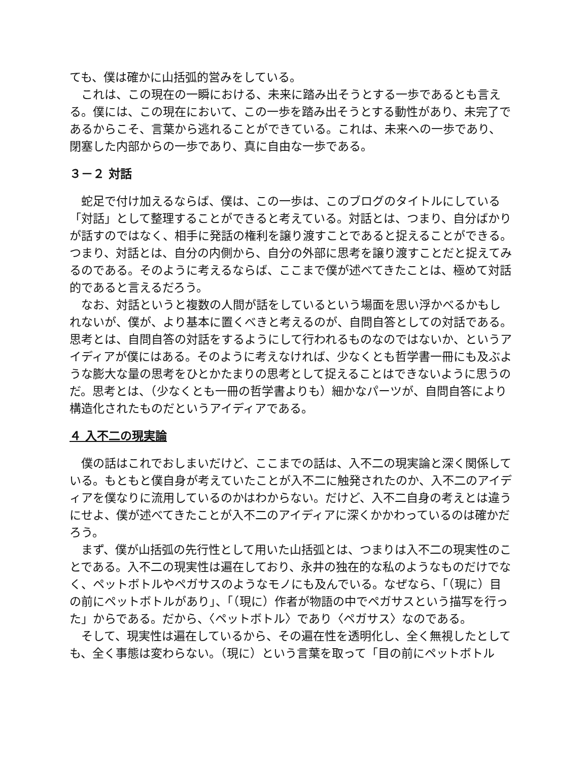ても、僕は確かに山括弧的営みをしている。
　これは、この現在の一瞬における、未来に踏み出そうとする一歩であるとも言える。僕には、この現在において、この一歩を踏み出そうとする動性があり、未完了であるからこそ、言葉から逃れることができている。これは、未来への一歩であり、閉塞した内部からの一歩であり、真に自由な一歩である。
３－２ 対話
　蛇足で付け加えるならば、僕は、この一歩は、このブログのタイトルにしている「対話」として整理することができると考えている。対話とは、つまり、自分ばかりが話すのではなく、相手に発話の権利を譲り渡すことであると捉えることができる。つまり、対話とは、自分の内側から、自分の外部に思考を譲り渡すことだと捉えてみるのである。そのように考えるならば、ここまで僕が述べてきたことは、極めて対話的であると言えるだろう。
　なお、対話というと複数の人間が話をしているという場面を思い浮かべるかもしれないが、僕が、より基本に置くべきと考えるのが、自問自答としての対話である。思考とは、自問自答の対話をするようにして行われるものなのではないか、というアイディアが僕にはある。そのように考えなければ、少なくとも哲学書一冊にも及ぶような膨大な量の思考をひとかたまりの思考として捉えることはできないように思うのだ。思考とは、（少なくとも一冊の哲学書よりも）細かなパーツが、自問自答により構造化されたものだというアイディアである。
４ 入不二の現実論
　僕の話はこれでおしまいだけど、ここまでの話は、入不二の現実論と深く関係している。もともと僕自身が考えていたことが入不二に触発されたのか、入不二のアイディアを僕なりに流用しているのかはわからない。だけど、入不二自身の考えとは違うにせよ、僕が述べてきたことが入不二のアイディアに深くかかわっているのは確かだろう。
　まず、僕が山括弧の先行性として用いた山括弧とは、つまりは入不二の現実性のことである。入不二の現実性は遍在しており、永井の独在的な私のようなものだけでなく、ペットボトルやペガサスのようなモノにも及んでいる。なぜなら、「（現に）目の前にペットボトルがあり」、「（現に）作者が物語の中でペガサスという描写を行った」からである。だから、〈ペットボトル〉であり〈ペガサス〉なのである。
　そして、現実性は遍在しているから、その遍在性を透明化し、全く無視したとしても、全く事態は変わらない。（現に）という言葉を取って「目の前にペットボトル